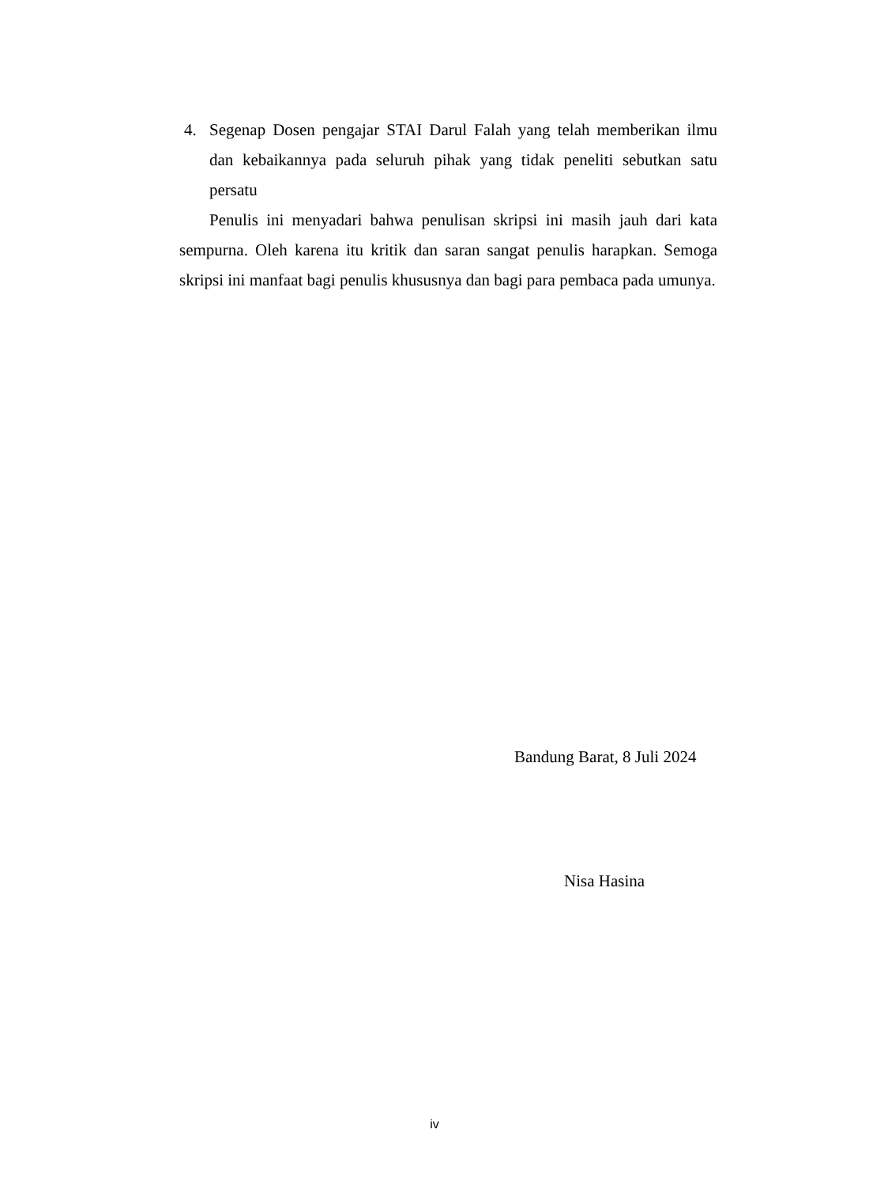4. Segenap Dosen pengajar STAI Darul Falah yang telah memberikan ilmu dan kebaikannya pada seluruh pihak yang tidak peneliti sebutkan satu persatu
Penulis ini menyadari bahwa penulisan skripsi ini masih jauh dari kata sempurna. Oleh karena itu kritik dan saran sangat penulis harapkan. Semoga skripsi ini manfaat bagi penulis khususnya dan bagi para pembaca pada umunya.
Bandung Barat, 8 Juli 2024
Nisa Hasina
iv